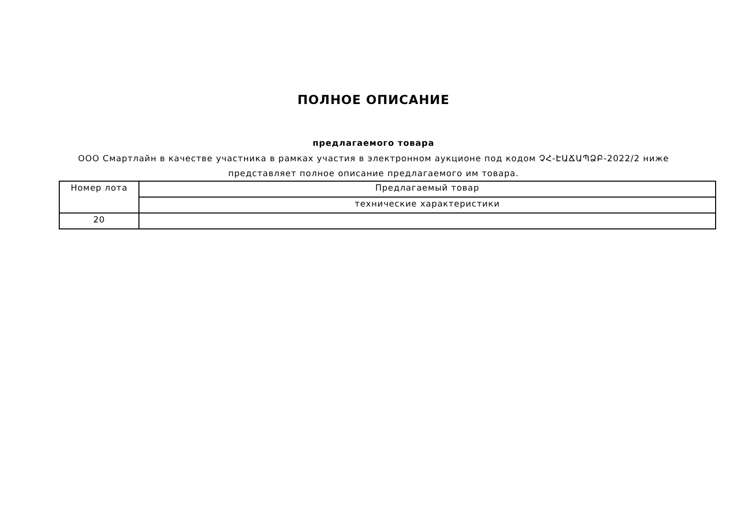ПОЛНОЕ ОПИСАНИЕ
предлагаемого товара
ООО Смартлайн в качестве участника в рамках участия в электронном аукционе под кодом ՉՀ-ԷԱՃԱՊՁԲ-2022/2 ниже представляет полное описание предлагаемого им товара.
| Номер лота | Предлагаемый товар |
| --- | --- |
| | технические характеристики |
| 20 | |